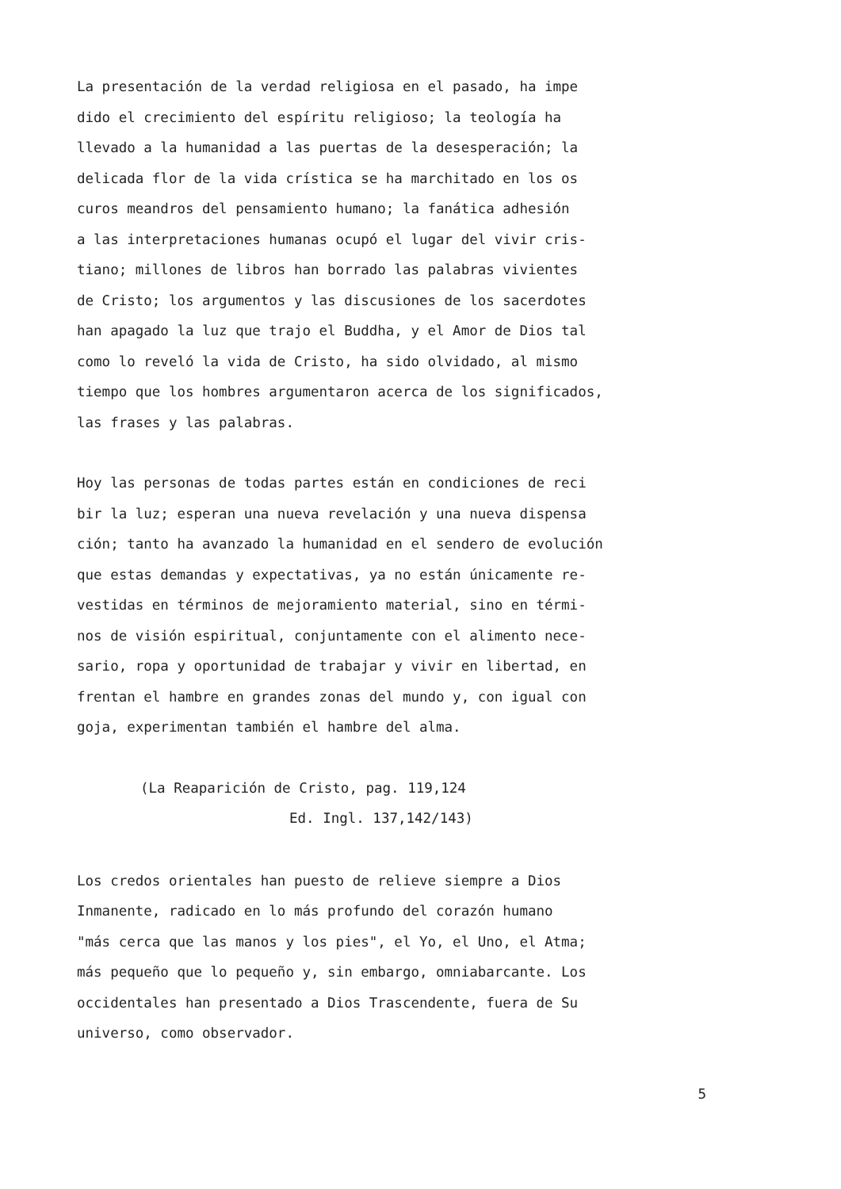La presentación de la verdad religiosa en el pasado, ha impe
dido el crecimiento del espíritu religioso; la teología ha
llevado a la humanidad a las puertas de la desesperación; la
delicada flor de la vida crística se ha marchitado en los os
curos meandros del pensamiento humano; la fanática adhesión
a las interpretaciones humanas ocupó el lugar del vivir cris-
tiano; millones de libros han borrado las palabras vivientes
de Cristo; los argumentos y las discusiones de los sacerdotes
han apagado la luz que trajo el Buddha, y el Amor de Dios tal
como lo reveló la vida de Cristo, ha sido olvidado, al mismo
tiempo que los hombres argumentaron acerca de los significados,
las frases y las palabras.
Hoy las personas de todas partes están en condiciones de reci
bir la luz; esperan una nueva revelación y una nueva dispensa
ción; tanto ha avanzado la humanidad en el sendero de evolución
que estas demandas y expectativas, ya no están únicamente re-
vestidas en términos de mejoramiento material, sino en térmi-
nos de visión espiritual, conjuntamente con el alimento nece-
sario, ropa y oportunidad de trabajar y vivir en libertad, en
frentan el hambre en grandes zonas del mundo y, con igual con
goja, experimentan también el hambre del alma.
(La Reaparición de Cristo, pag. 119,124
Ed. Ingl. 137,142/143)
Los credos orientales han puesto de relieve siempre a Dios
Inmanente, radicado en lo más profundo del corazón humano
"más cerca que las manos y los pies", el Yo, el Uno, el Atma;
más pequeño que lo pequeño y, sin embargo, omniabarcante. Los
occidentales han presentado a Dios Trascendente, fuera de Su
universo, como observador.
5